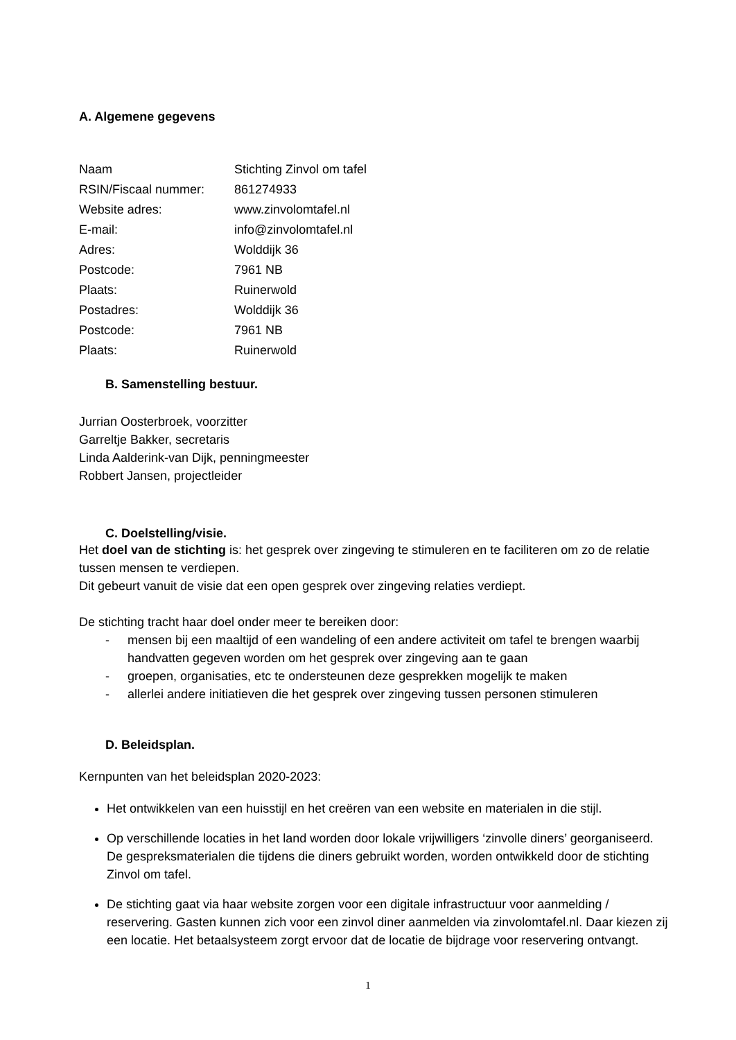A. Algemene gegevens
| Naam | Stichting Zinvol om tafel |
| RSIN/Fiscaal nummer: | 861274933 |
| Website adres: | www.zinvolomtafel.nl |
| E-mail: | info@zinvolomtafel.nl |
| Adres: | Wolddijk 36 |
| Postcode: | 7961 NB |
| Plaats: | Ruinerwold |
| Postadres: | Wolddijk 36 |
| Postcode: | 7961 NB |
| Plaats: | Ruinerwold |
B. Samenstelling bestuur.
Jurrian Oosterbroek, voorzitter
Garreltje Bakker, secretaris
Linda Aalderink-van Dijk, penningmeester
Robbert Jansen, projectleider
C. Doelstelling/visie.
Het doel van de stichting is: het gesprek over zingeving te stimuleren en te faciliteren om zo de relatie tussen mensen te verdiepen.
Dit gebeurt vanuit de visie dat een open gesprek over zingeving relaties verdiept.
De stichting tracht haar doel onder meer te bereiken door:
- mensen bij een maaltijd of een wandeling of een andere activiteit om tafel te brengen waarbij handvatten gegeven worden om het gesprek over zingeving aan te gaan
- groepen, organisaties, etc te ondersteunen deze gesprekken mogelijk te maken
- allerlei andere initiatieven die het gesprek over zingeving tussen personen stimuleren
D. Beleidsplan.
Kernpunten van het beleidsplan 2020-2023:
Het ontwikkelen van een huisstijl en het creëren van een website en materialen in die stijl.
Op verschillende locaties in het land worden door lokale vrijwilligers ‘zinvolle diners’ georganiseerd. De gespreksmaterialen die tijdens die diners gebruikt worden, worden ontwikkeld door de stichting Zinvol om tafel.
De stichting gaat via haar website zorgen voor een digitale infrastructuur voor aanmelding / reservering. Gasten kunnen zich voor een zinvol diner aanmelden via zinvolomtafel.nl. Daar kiezen zij een locatie. Het betaalsysteem zorgt ervoor dat de locatie de bijdrage voor reservering ontvangt.
1